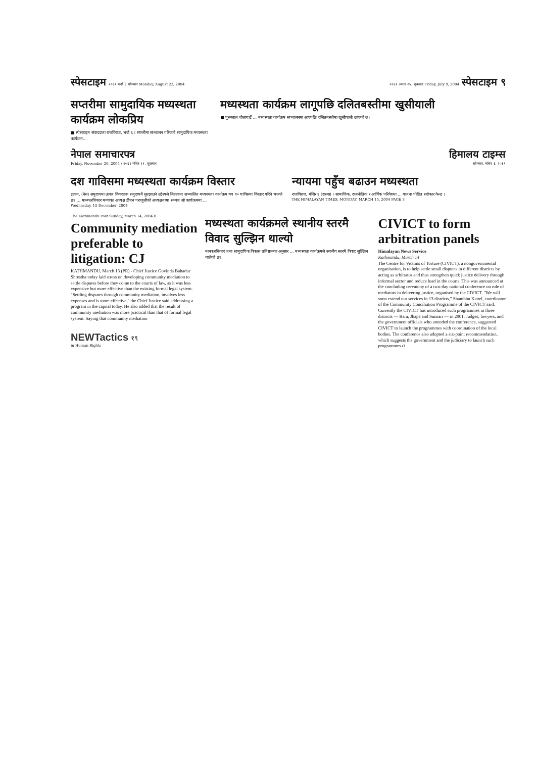स्पेसटाइम २०६१ भदौ ८ सोमबार Monday, August 23, 2004
२०६१ असार २५, शुक्रबार Friday, July 9, 2004 स्पेसटाइम ९
सप्तरीमा सामुदायिक मध्यस्थता कार्यक्रम लोकप्रिय
■ स्पेसटाइम संवाददाता राजविराज, भदौ ६ । सप्तरीमा सञ्चालन गरिएको सामुदायिक मध्यस्थता कार्यक्रम...
मध्यस्थता कार्यक्रम लागूपछि दलितबस्तीमा खुसीयाली
■ पुरनलाल चौलागाईँ ... मध्यस्थता कार्यक्रम सञ्चालनमा आएपछि दलितबस्तीमा खुसीयाली छाएको छ।
नेपाल समाचारपत्र
Friday, November 26, 2004 / २०६१ मंसिर ११, शुक्रबार
हिमालय टाइम्स
सोमबार, मंसिर ६, २०६१
दश गाविसमा मध्यस्थता कार्यक्रम विस्तार
इलाम, (नेस) समुदायमा उत्पन्न विवादहरू समुदायमै सुल्झाउने उद्देश्यले जिल्लामा सञ्चालित मध्यस्थता कार्यक्रम थप १० गाविसमा विस्तार गरिने भएको छ। ... मानवअधिकार मञ्चका अध्यक्ष डीधन पराजुलीको अध्यक्षतामा सम्पन्न सो कार्यक्रममा ...
Wednesday, 15 December, 2004
न्यायमा पहुँच बढाउन मध्यस्थता
राजविराज, मंसिर ६ (रासस) । सामाजिक, राजनीतिक र आर्थिक परिवेशमा ... यातना पीडित सरोकार केन्द्र ।
THE HIMALAYAN TIMES, MONDAY, MARCH 15, 2004 PAGE 3
The Kathmandu Post Sunday, March 14, 2004 8
Community mediation preferable to litigation: CJ
KATHMANDU, March 13 (PR) - Chief Justice Govinda Bahadur Shrestha today laid stress on developing community mediation to settle disputes before they come to the courts of law, as it was less expensive but more effective than the existing formal legal system. "Settling disputes through community mediation, involves less expenses and is more effective," the Chief Justice said addressing a program in the capital today. He also added that the result of community mediation was more practical than that of formal legal system. Saying that community mediation
NEWTactics १९
in Human Rights
मध्यस्थता कार्यक्रमले स्थानीय स्तरमै विवाद सुल्झिन थाल्यो
मानवअधिकार तथा सामुदायिक विकास प्रतिष्ठानका अनुसार ... मध्यस्थता कार्यक्रमले स्थानीय स्तरमै विवाद सुल्झिन थालेको छ।
CIVICT to form arbitration panels
Himalayan News Service
Kathmandu, March 14
The Centre for Victims of Torture (CIVICT), a nongovernmental organisation, is to help settle small disputes in different districts by acting as arbitrator and thus strengthen quick justice delivery through informal sector and reduce load in the courts. This was announced at the concluding ceremony of a two-day national conference on role of mediators in delivering justice, organised by the CIVICT. "We will soon extend our services in 13 districts," Shambhu Kattel, coordinator of the Community Conciliation Programme of the CIVICT said. Currently the CIVICT has introduced such programmes in three districts — Bara, Jhapa and Sunsari — in 2001. Judges, lawyers, and the government officials who attended the conference, suggested CIVICT to launch the programmes with coordination of the local bodies. The conference also adopted a six-point recommendation, which suggests the government and the judiciary to launch such programmes ci